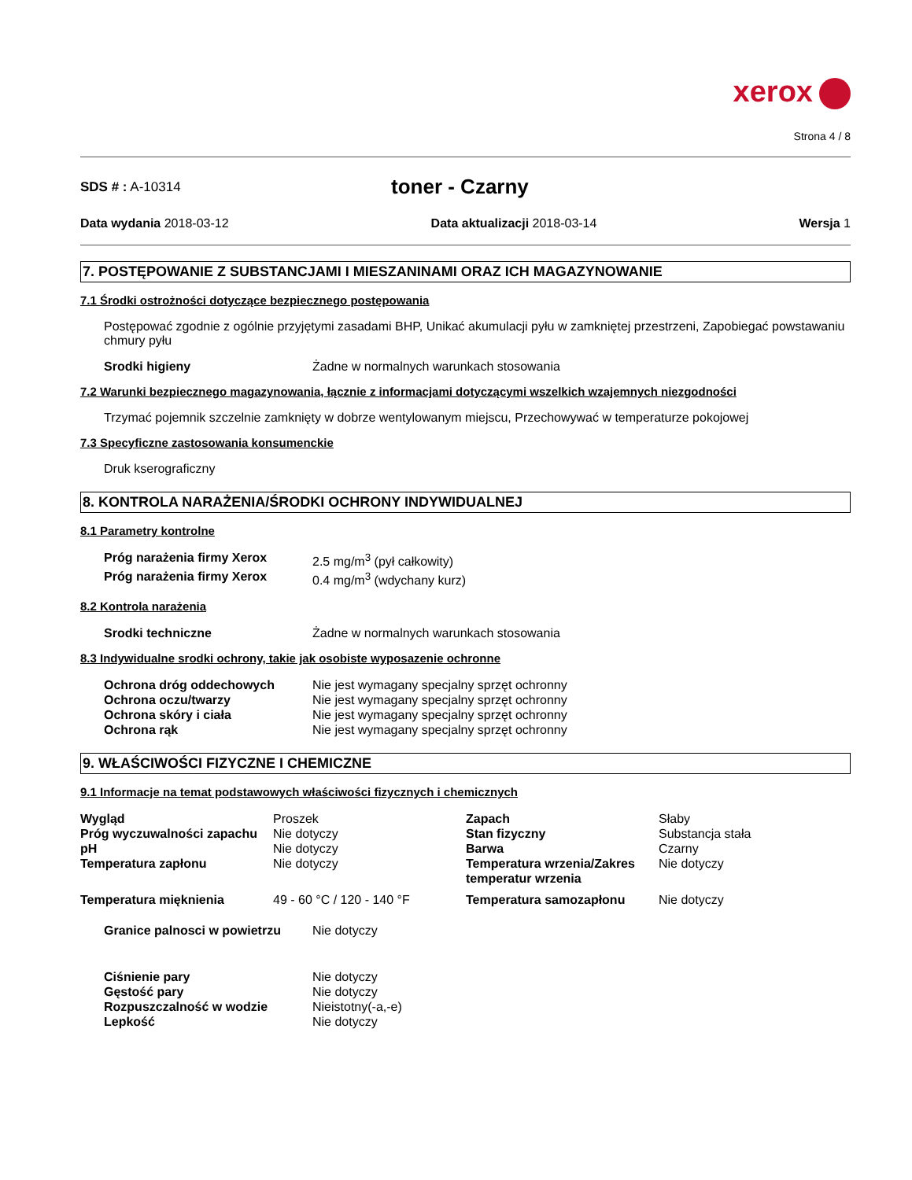xerox
Strona 4 / 8
SDS # : A-10314
toner - Czarny
Data wydania 2018-03-12 Data aktualizacji 2018-03-14 Wersja 1
7. POSTĘPOWANIE Z SUBSTANCJAMI I MIESZANINAMI ORAZ ICH MAGAZYNOWANIE
7.1 Środki ostrożności dotyczące bezpiecznego postępowania
Postępować zgodnie z ogólnie przyjętymi zasadami BHP, Unikać akumulacji pyłu w zamkniętej przestrzeni, Zapobiegać powstawaniu chmury pyłu
| Srodki higieny | Żadne w normalnych warunkach stosowania |
7.2 Warunki bezpiecznego magazynowania, łącznie z informacjami dotyczącymi wszelkich wzajemnych niezgodności
Trzymać pojemnik szczelnie zamknięty w dobrze wentylowanym miejscu, Przechowywać w temperaturze pokojowej
7.3 Specyficzne zastosowania konsumenckie
Druk kserograficzny
8. KONTROLA NARAŻENIA/ŚRODKI OCHRONY INDYWIDUALNEJ
8.1 Parametry kontrolne
| Próg narażenia firmy Xerox | 2.5 mg/m<sup>3</sup> (pył całkowity) |
| Próg narażenia firmy Xerox | 0.4 mg/m<sup>3</sup> (wdychany kurz) |
8.2 Kontrola narażenia
| Srodki techniczne | Żadne w normalnych warunkach stosowania |
8.3 Indywidualne srodki ochrony, takie jak osobiste wyposazenie ochronne
| Ochrona dróg oddechowych | Nie jest wymagany specjalny sprzęt ochronny |
| Ochrona oczu/twarzy | Nie jest wymagany specjalny sprzęt ochronny |
| Ochrona skóry i ciała | Nie jest wymagany specjalny sprzęt ochronny |
| Ochrona rąk | Nie jest wymagany specjalny sprzęt ochronny |
9. WŁAŚCIWOŚCI FIZYCZNE I CHEMICZNE
9.1 Informacje na temat podstawowych właściwości fizycznych i chemicznych
| Wygląd | Proszek | Zapach | Słaby |
| Próg wyczuwalności zapachu | Nie dotyczy | Stan fizyczny | Substancja stała |
| pH | Nie dotyczy | Barwa | Czarny |
| Temperatura zapłonu | Nie dotyczy | Temperatura wrzenia/Zakres temperatur wrzenia | Nie dotyczy |
| Temperatura mięknienia | 49 - 60 °C / 120 - 140 °F | Temperatura samozapłonu | Nie dotyczy |
| Granice palnosci w powietrzu | Nie dotyczy |
| Ciśnienie pary | Nie dotyczy |
| Gęstość pary | Nie dotyczy |
| Rozpuszczalność w wodzie | Nieistotny(-a,-e) |
| Lepkość | Nie dotyczy |